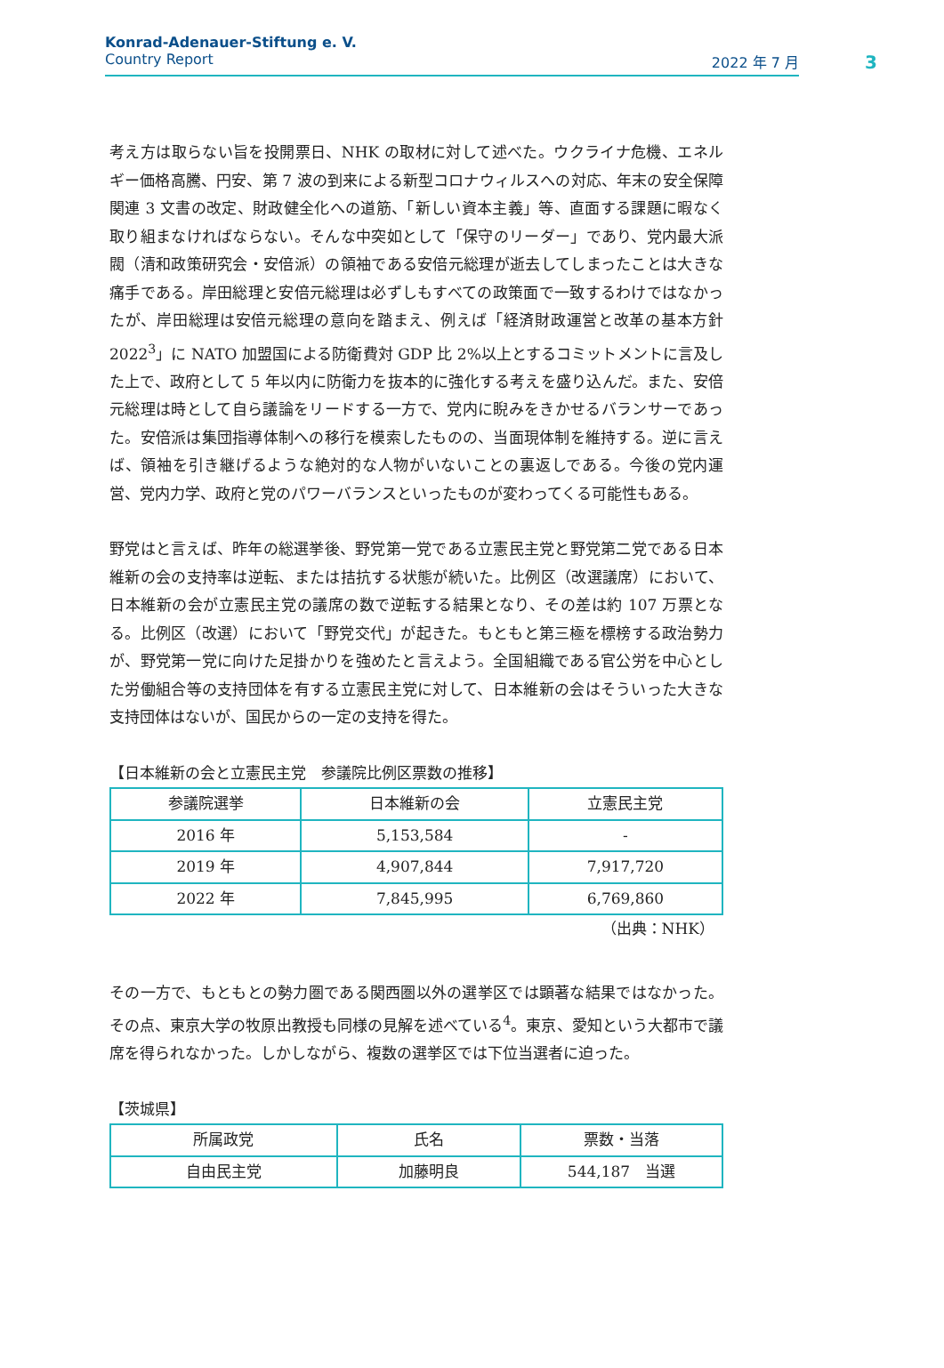Konrad-Adenauer-Stiftung e. V.
Country Report 2022 年 7 月
3
考え方は取らない旨を投開票日、NHK の取材に対して述べた。ウクライナ危機、エネルギー価格高騰、円安、第 7 波の到来による新型コロナウィルスへの対応、年末の安全保障関連 3 文書の改定、財政健全化への道筋、「新しい資本主義」等、直面する課題に暇なく取り組まなければならない。そんな中突如として「保守のリーダー」であり、党内最大派閥（清和政策研究会・安倍派）の領袖である安倍元総理が逝去してしまったことは大きな痛手である。岸田総理と安倍元総理は必ずしもすべての政策面で一致するわけではなかったが、岸田総理は安倍元総理の意向を踏まえ、例えば「経済財政運営と改革の基本方針 2022<sup>3</sup>」に NATO 加盟国による防衛費対 GDP 比 2%以上とするコミットメントに言及した上で、政府として 5 年以内に防衛力を抜本的に強化する考えを盛り込んだ。また、安倍元総理は時として自ら議論をリードする一方で、党内に睨みをきかせるバランサーであった。安倍派は集団指導体制への移行を模索したものの、当面現体制を維持する。逆に言えば、領袖を引き継げるような絶対的な人物がいないことの裏返しである。今後の党内運営、党内力学、政府と党のパワーバランスといったものが変わってくる可能性もある。
野党はと言えば、昨年の総選挙後、野党第一党である立憲民主党と野党第二党である日本維新の会の支持率は逆転、または拮抗する状態が続いた。比例区（改選議席）において、日本維新の会が立憲民主党の議席の数で逆転する結果となり、その差は約 107 万票となる。比例区（改選）において「野党交代」が起きた。もともと第三極を標榜する政治勢力が、野党第一党に向けた足掛かりを強めたと言えよう。全国組織である官公労を中心とした労働組合等の支持団体を有する立憲民主党に対して、日本維新の会はそういった大きな支持団体はないが、国民からの一定の支持を得た。
【日本維新の会と立憲民主党　参議院比例区票数の推移】
| 参議院選挙 | 日本維新の会 | 立憲民主党 |
| 2016 年 | 5,153,584 | - |
| 2019 年 | 4,907,844 | 7,917,720 |
| 2022 年 | 7,845,995 | 6,769,860 |
（出典：NHK）
その一方で、もともとの勢力圏である関西圏以外の選挙区では顕著な結果ではなかった。その点、東京大学の牧原出教授も同様の見解を述べている<sup>4</sup>。東京、愛知という大都市で議席を得られなかった。しかしながら、複数の選挙区では下位当選者に迫った。
【茨城県】
| 所属政党 | 氏名 | 票数・当落 |
| 自由民主党 | 加藤明良 | 544,187 当選 |